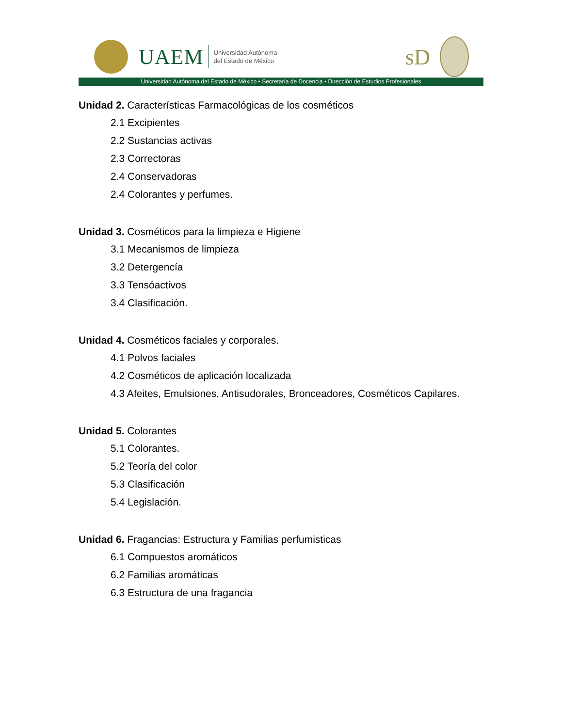UAEM
Universidad Autónoma
del Estado de México
sD
Universidad Autónoma del Estado de México • Secretaría de Docencia • Dirección de Estudios Profesionales
Unidad 2. Características Farmacológicas de los cosméticos
2.1 Excipientes
2.2 Sustancias activas
2.3 Correctoras
2.4 Conservadoras
2.4 Colorantes y perfumes.
Unidad 3. Cosméticos para la limpieza e Higiene
3.1 Mecanismos de limpieza
3.2 Detergencía
3.3 Tensóactivos
3.4 Clasificación.
Unidad 4. Cosméticos faciales y corporales.
4.1 Polvos faciales
4.2 Cosméticos de aplicación localizada
4.3 Afeites, Emulsiones, Antisudorales, Bronceadores, Cosméticos Capilares.
Unidad 5. Colorantes
5.1 Colorantes.
5.2 Teoría del color
5.3 Clasificación
5.4 Legislación.
Unidad 6. Fragancias: Estructura y Familias perfumisticas
6.1 Compuestos aromáticos
6.2 Familias aromáticas
6.3 Estructura de una fragancia